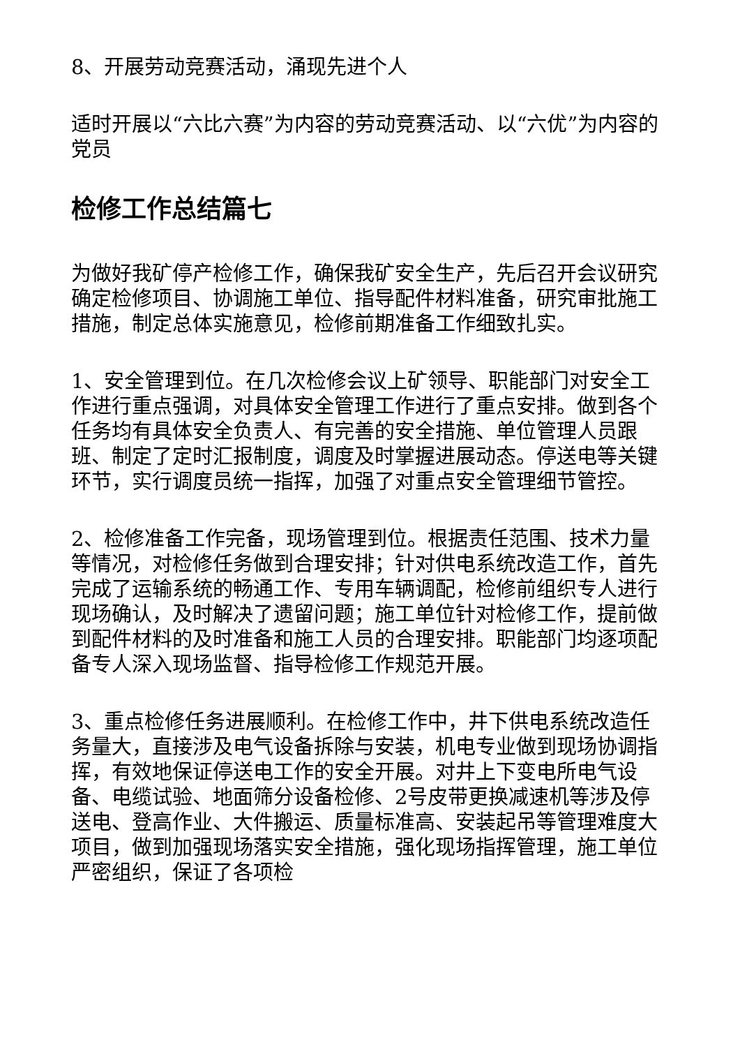8、开展劳动竞赛活动，涌现先进个人
适时开展以“六比六赛”为内容的劳动竞赛活动、以“六优”为内容的党员
检修工作总结篇七
为做好我矿停产检修工作，确保我矿安全生产，先后召开会议研究确定检修项目、协调施工单位、指导配件材料准备，研究审批施工措施，制定总体实施意见，检修前期准备工作细致扎实。
1、安全管理到位。在几次检修会议上矿领导、职能部门对安全工作进行重点强调，对具体安全管理工作进行了重点安排。做到各个任务均有具体安全负责人、有完善的安全措施、单位管理人员跟班、制定了定时汇报制度，调度及时掌握进展动态。停送电等关键环节，实行调度员统一指挥，加强了对重点安全管理细节管控。
2、检修准备工作完备，现场管理到位。根据责任范围、技术力量等情况，对检修任务做到合理安排；针对供电系统改造工作，首先完成了运输系统的畅通工作、专用车辆调配，检修前组织专人进行现场确认，及时解决了遗留问题；施工单位针对检修工作，提前做到配件材料的及时准备和施工人员的合理安排。职能部门均逐项配备专人深入现场监督、指导检修工作规范开展。
3、重点检修任务进展顺利。在检修工作中，井下供电系统改造任务量大，直接涉及电气设备拆除与安装，机电专业做到现场协调指挥，有效地保证停送电工作的安全开展。对井上下变电所电气设备、电缆试验、地面筛分设备检修、2号皮带更换减速机等涉及停送电、登高作业、大件搬运、质量标准高、安装起吊等管理难度大项目，做到加强现场落实安全措施，强化现场指挥管理，施工单位严密组织，保证了各项检